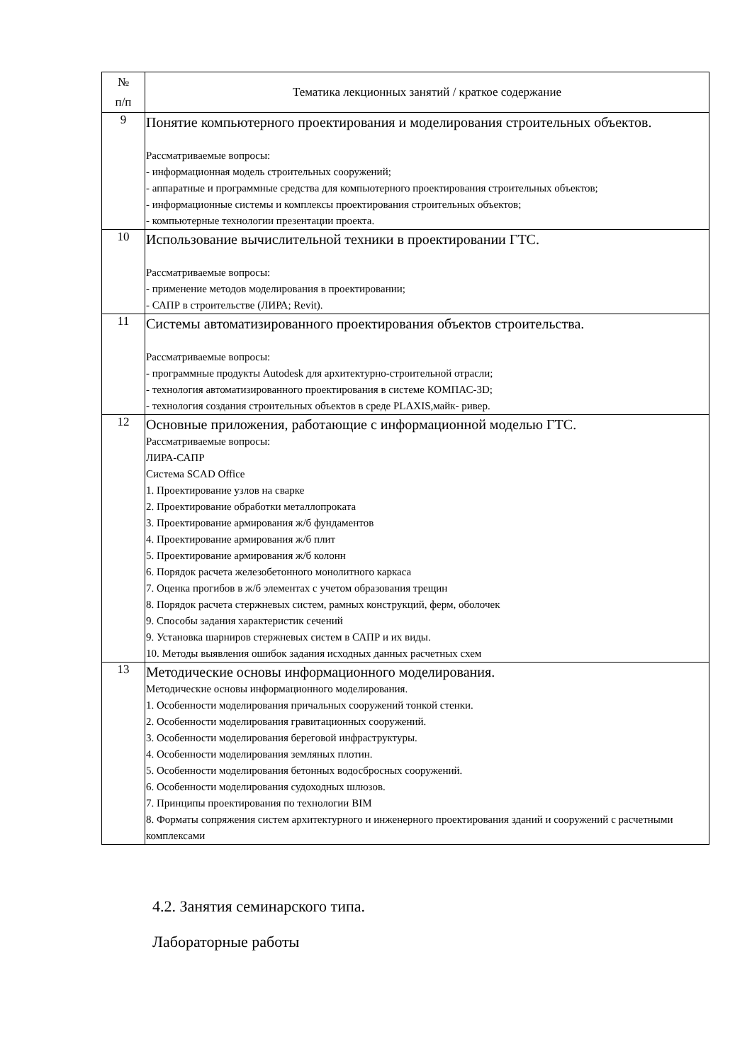| № п/п | Тематика лекционных занятий / краткое содержание |
| --- | --- |
| 9 | Понятие компьютерного проектирования и моделирования строительных объектов. Рассматриваемые вопросы: - информационная модель строительных сооружений; - аппаратные и программные средства для компьютерного проектирования строительных объектов; - информационные системы и комплексы проектирования строительных объектов; - компьютерные технологии презентации проекта. |
| 10 | Использование вычислительной техники в проектировании ГТС. Рассматриваемые вопросы: - применение методов моделирования в проектировании; - САПР в строительстве (ЛИРА; Revit). |
| 11 | Системы автоматизированного проектирования объектов строительства. Рассматриваемые вопросы: - программные продукты Autodesk для архитектурно-строительной отрасли; - технология автоматизированного проектирования в системе КОМПАС-3D; - технология создания строительных объектов в среде PLAXIS,майк- ривер. |
| 12 | Основные приложения, работающие с информационной моделью ГТС. Рассматриваемые вопросы: ЛИРА-САПР Система SCAD Office 1. Проектирование узлов на сварке 2. Проектирование обработки металлопроката 3. Проектирование армирования ж/б фундаментов 4. Проектирование армирования ж/б плит 5. Проектирование армирования ж/б колонн 6. Порядок расчета железобетонного монолитного каркаса 7. Оценка прогибов в ж/б элементах с учетом образования трещин 8. Порядок расчета стержневых систем, рамных конструкций, ферм, оболочек 9. Способы задания характеристик сечений 9. Установка шарниров стержневых систем в САПР и их виды. 10. Методы выявления ошибок задания исходных данных расчетных схем |
| 13 | Методические основы информационного моделирования. Методические основы информационного моделирования. 1. Особенности моделирования причальных сооружений тонкой стенки. 2. Особенности моделирования гравитационных сооружений. 3. Особенности моделирования береговой инфраструктуры. 4. Особенности моделирования земляных плотин. 5. Особенности моделирования бетонных водосбросных сооружений. 6. Особенности моделирования судоходных шлюзов. 7. Принципы проектирования по технологии BIM 8. Форматы сопряжения систем архитектурного и инженерного проектирования зданий и сооружений с расчетными комплексами |
4.2. Занятия семинарского типа.
Лабораторные работы